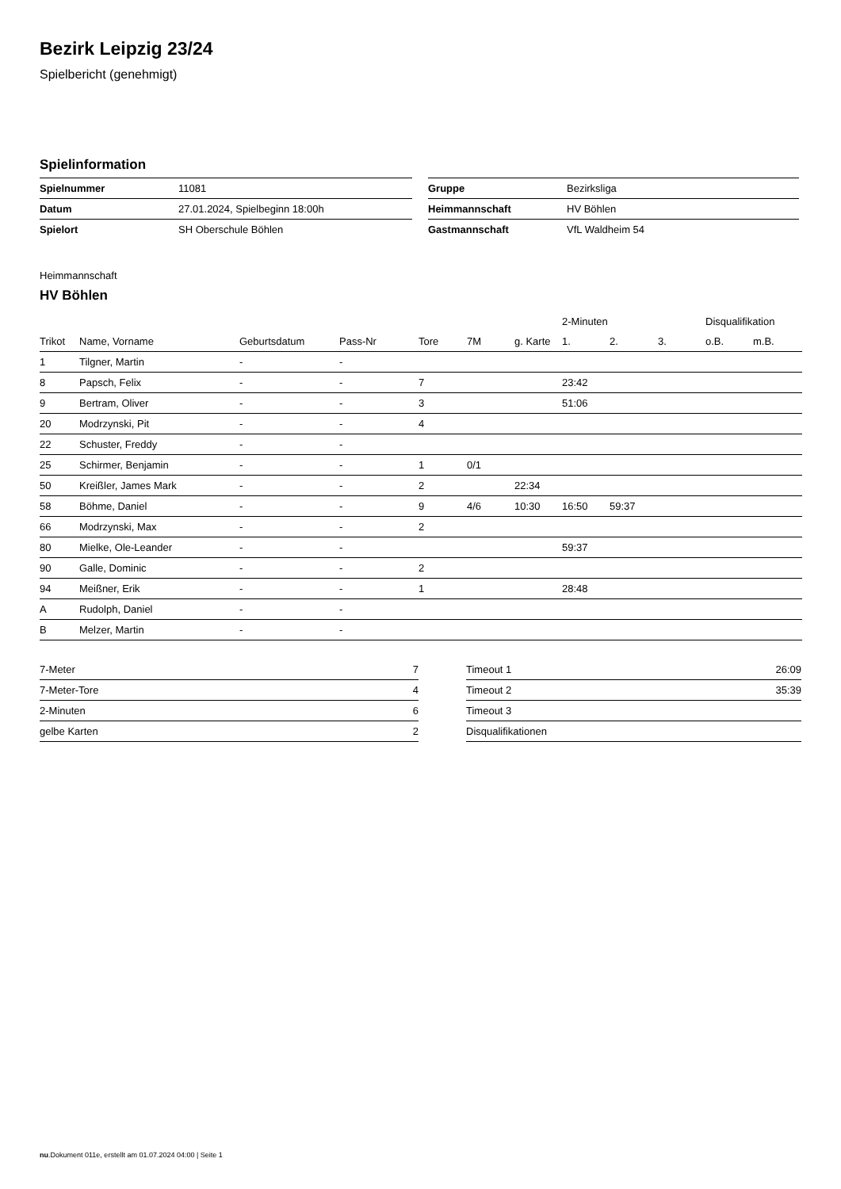Bezirk Leipzig 23/24
Spielbericht (genehmigt)
Spielinformation
| Spielnummer | 11081 |
| Datum | 27.01.2024, Spielbeginn 18:00h |
| Spielort | SH Oberschule Böhlen |
| Gruppe | Bezirksliga |
| Heimmannschaft | HV Böhlen |
| Gastmannschaft | VfL Waldheim 54 |
Heimmannschaft
HV Böhlen
| | | | | | | | 2-Minuten | | | Disqualifikation | |
| --- | --- | --- | --- | --- | --- | --- | --- | --- | --- | --- | --- |
| Trikot | Name, Vorname | Geburtsdatum | Pass-Nr | Tore | 7M | g. Karte | 1. | 2. | 3. | o.B. | m.B. |
| 1 | Tilgner, Martin | - | - | | | | | | | | |
| 8 | Papsch, Felix | - | - | 7 | | | 23:42 | | | | |
| 9 | Bertram, Oliver | - | - | 3 | | | 51:06 | | | | |
| 20 | Modrzynski, Pit | - | - | 4 | | | | | | | |
| 22 | Schuster, Freddy | - | - | | | | | | | | |
| 25 | Schirmer, Benjamin | - | - | 1 | 0/1 | | | | | | |
| 50 | Kreißler, James Mark | - | - | 2 | | 22:34 | | | | | |
| 58 | Böhme, Daniel | - | - | 9 | 4/6 | 10:30 | 16:50 | 59:37 | | | |
| 66 | Modrzynski, Max | - | - | 2 | | | | | | | |
| 80 | Mielke, Ole-Leander | - | - | | | | 59:37 | | | | |
| 90 | Galle, Dominic | - | - | 2 | | | | | | | |
| 94 | Meißner, Erik | - | - | 1 | | | 28:48 | | | | |
| A | Rudolph, Daniel | - | - | | | | | | | | |
| B | Melzer, Martin | - | - | | | | | | | | |
| 7-Meter | 7 |
| 7-Meter-Tore | 4 |
| 2-Minuten | 6 |
| gelbe Karten | 2 |
| Timeout 1 | 26:09 |
| Timeout 2 | 35:39 |
| Timeout 3 | |
| Disqualifikationen | |
nu.Dokument 011e, erstellt am 01.07.2024 04:00 | Seite 1